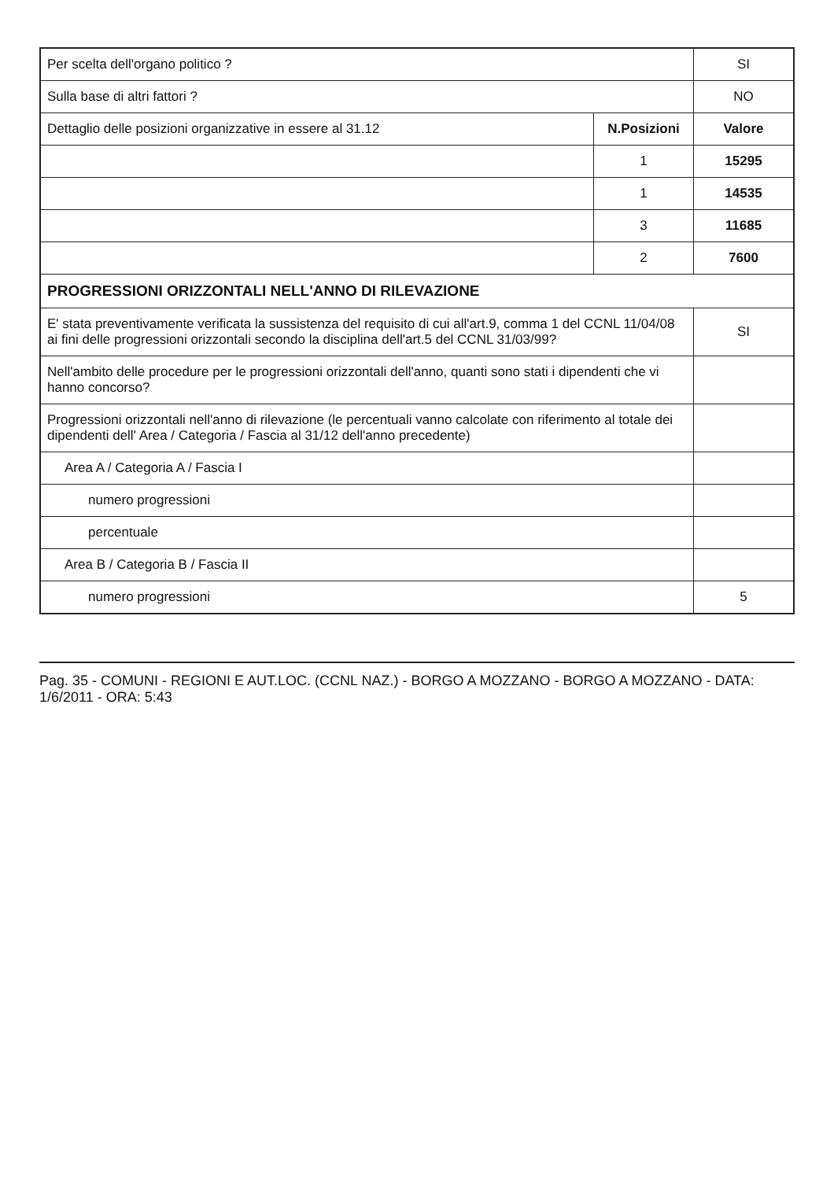| Per scelta dell'organo politico ? | | SI |
| Sulla base di altri fattori ? | | NO |
| Dettaglio delle posizioni organizzative in essere al 31.12 | N.Posizioni | Valore |
| | 1 | 15295 |
| | 1 | 14535 |
| | 3 | 11685 |
| | 2 | 7600 |
| PROGRESSIONI ORIZZONTALI NELL'ANNO DI RILEVAZIONE | | |
| E' stata preventivamente verificata la sussistenza del requisito di cui all'art.9, comma 1 del CCNL 11/04/08 ai fini delle progressioni orizzontali secondo la disciplina dell'art.5 del CCNL 31/03/99? | | SI |
| Nell'ambito delle procedure per le progressioni orizzontali dell'anno, quanti sono stati i dipendenti che vi hanno concorso? | | |
| Progressioni orizzontali nell'anno di rilevazione (le percentuali vanno calcolate con riferimento al totale dei dipendenti dell' Area / Categoria / Fascia al 31/12 dell'anno precedente) | | |
| Area A / Categoria A / Fascia I | | |
| numero progressioni | | |
| percentuale | | |
| Area B / Categoria B / Fascia II | | |
| numero progressioni | | 5 |
Pag. 35 - COMUNI - REGIONI E AUT.LOC. (CCNL NAZ.) - BORGO A MOZZANO - BORGO A MOZZANO - DATA: 1/6/2011 - ORA: 5:43